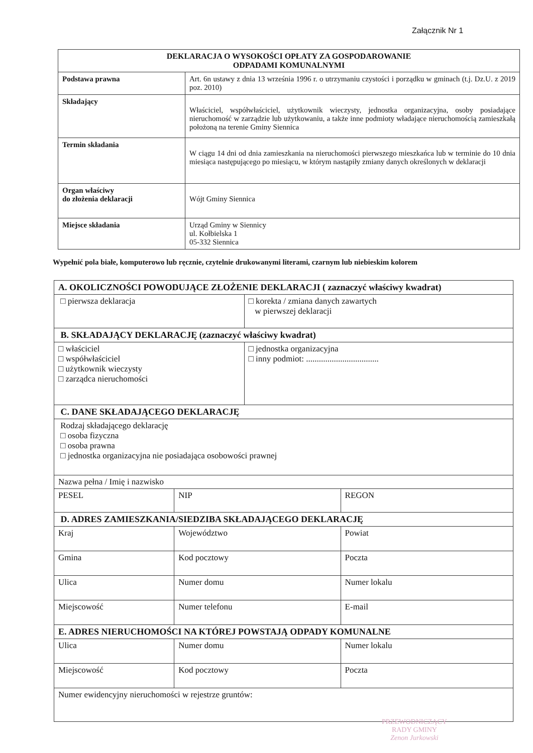Załącznik Nr 1
| DEKLARACJA O WYSOKOŚCI OPŁATY ZA GOSPODAROWANIE ODPADAMI KOMUNALNYMI | |
| --- | --- |
| Podstawa prawna | Art. 6n ustawy z dnia 13 września 1996 r. o utrzymaniu czystości i porządku w gminach (t.j. Dz.U. z 2019 poz. 2010) |
| Składający | Właściciel, współwłaściciel, użytkownik wieczysty, jednostka organizacyjna, osoby posiadające nieruchomość w zarządzie lub użytkowaniu, a także inne podmioty władające nieruchomością zamieszkałą położoną na terenie Gminy Siennica |
| Termin składania | W ciągu 14 dni od dnia zamieszkania na nieruchomości pierwszego mieszkańca lub w terminie do 10 dnia miesiąca następującego po miesiącu, w którym nastąpiły zmiany danych określonych w deklaracji |
| Organ właściwy do złożenia deklaracji | Wójt Gminy Siennica |
| Miejsce składania | Urząd Gminy w Siennicy ul. Kołbielska 1 05-332 Siennica |
Wypełnić pola białe, komputerowo lub ręcznie, czytelnie drukowanymi literami, czarnym lub niebieskim kolorem
| A. OKOLICZNOŚCI POWODUJĄCE ZŁOŻENIE DEKLARACJI ( zaznaczyć właściwy kwadrat) | | | |
| □ pierwsza deklaracja | | □ korekta / zmiana danych zawartych w pierwszej deklaracji | |
| B. SKŁADAJĄCY DEKLARACJĘ (zaznaczyć właściwy kwadrat) | | | |
| □ właściciel □ współwłaściciel □ użytkownik wieczysty □ zarządca nieruchomości | | □ jednostka organizacyjna □ inny podmiot: .................................. | |
| C. DANE SKŁADAJĄCEGO DEKLARACJĘ | | | |
| Rodzaj składającego deklarację □ osoba fizyczna □ osoba prawna □ jednostka organizacyjna nie posiadająca osobowości prawnej | | | |
| Nazwa pełna / Imię i nazwisko | | | |
| PESEL | NIP | | REGON |
| D. ADRES ZAMIESZKANIA/SIEDZIBA SKŁADAJĄCEGO DEKLARACJĘ | | | |
| Kraj | Województwo | | Powiat |
| Gmina | Kod pocztowy | | Poczta |
| Ulica | Numer domu | | Numer lokalu |
| Miejscowość | Numer telefonu | | E-mail |
| E. ADRES NIERUCHOMOŚCI NA KTÓREJ POWSTAJĄ ODPADY KOMUNALNE | | | |
| Ulica | Numer domu | | Numer lokalu |
| Miejscowość | Kod pocztowy | | Poczta |
| Numer ewidencyjny nieruchomości w rejestrze gruntów: | | | |
PRZEWODNICZĄCY
RADY GMINY
Zenon Jurkowski